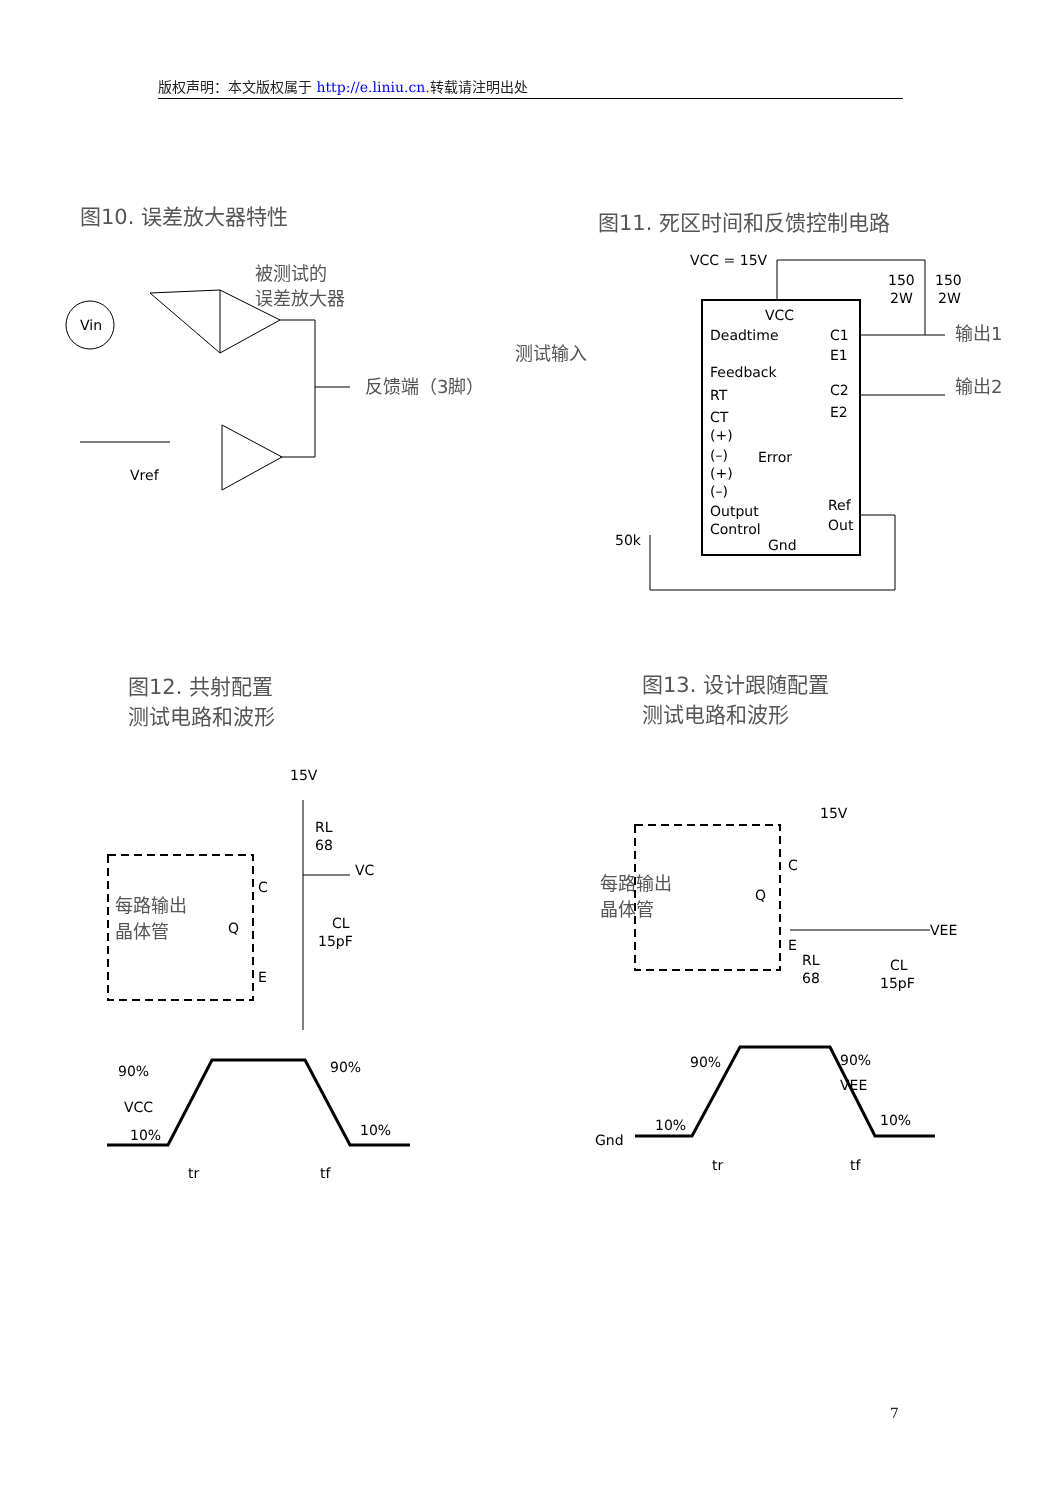版权声明：本文版权属于 http://e.liniu.cn.转载请注明出处
图10. 误差放大器特性 图11. 死区时间和反馈控制电路
Vin
被测试的
误差放大器
反馈端（3脚）
Vref
VCC = 15V
VCC
Deadtime
Feedback
RT
CT
(+)
(–)
Error
(+)
(–)
Output
Control
Gnd
C1
E1
C2
E2
Ref
Out
150
2W
150
2W
输出1
输出2
测试输入
50k
图12. 共射配置
测试电路和波形
图13. 设计跟随配置
测试电路和波形
15V
RL
68
VC
CL
15pF
C
E
Q
每路输出
晶体管
90%
VCC
10%
90%
10%
tr
tf
15V
C
E
Q
VEE
RL
68
CL
15pF
每路输出
晶体管
90%
90%
VEE
10%
10%
Gnd
tr
tf
7